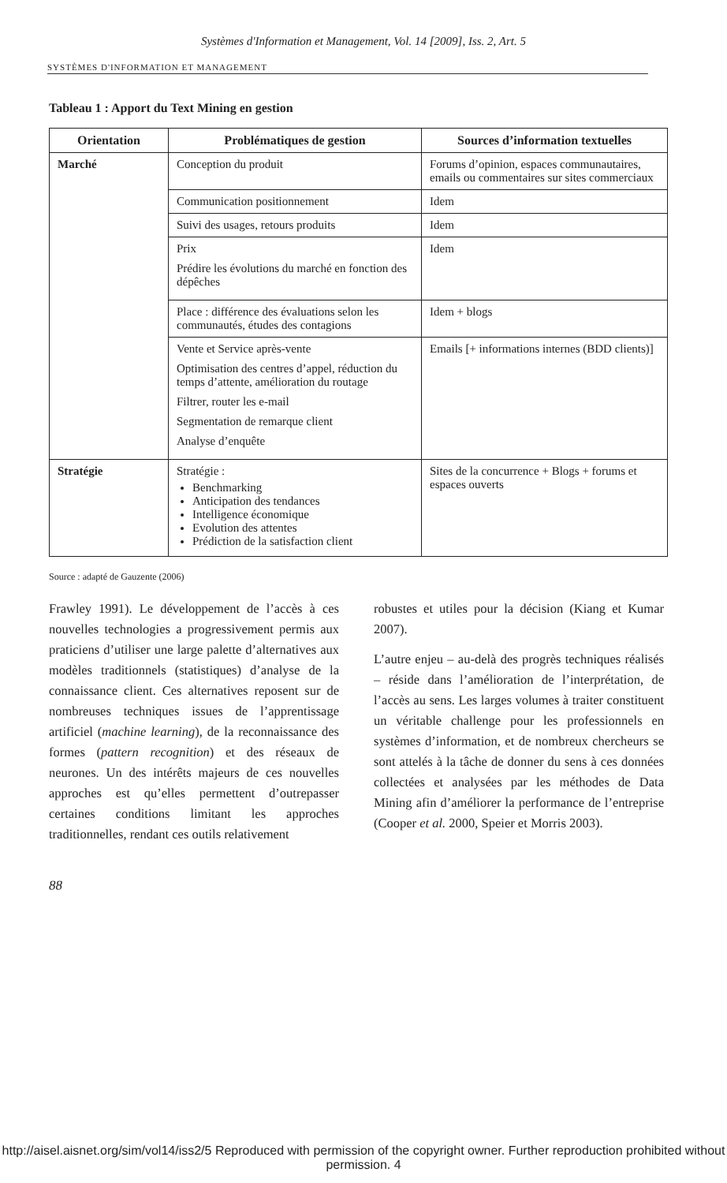Systèmes d'Information et Management, Vol. 14 [2009], Iss. 2, Art. 5
SYSTÈMES D'INFORMATION ET MANAGEMENT
Tableau 1 : Apport du Text Mining en gestion
| Orientation | Problématiques de gestion | Sources d’information textuelles |
| --- | --- | --- |
| Marché | Conception du produit | Forums d’opinion, espaces communautaires, emails ou commentaires sur sites commerciaux |
| | Communication positionnement | Idem |
| | Suivi des usages, retours produits | Idem |
| | Prix Prédire les évolutions du marché en fonction des dépêches | Idem |
| | Place : différence des évaluations selon les communautés, études des contagions | Idem + blogs |
| | Vente et Service après-vente Optimisation des centres d’appel, réduction du temps d’attente, amélioration du routage Filtrer, router les e-mail Segmentation de remarque client Analyse d’enquête | Emails [+ informations internes (BDD clients)] |
| Stratégie | Stratégie : Benchmarking Anticipation des tendances Intelligence économique Evolution des attentes Prédiction de la satisfaction client | Sites de la concurrence + Blogs + forums et espaces ouverts |
Source : adapté de Gauzente (2006)
Frawley 1991). Le développement de l’accès à ces nouvelles technologies a progressivement permis aux praticiens d’utiliser une large palette d’alternatives aux modèles traditionnels (statistiques) d’analyse de la connaissance client. Ces alternatives reposent sur de nombreuses techniques issues de l’apprentissage artificiel (machine learning), de la reconnaissance des formes (pattern recognition) et des réseaux de neurones. Un des intérêts majeurs de ces nouvelles approches est qu’elles permettent d’outrepasser certaines conditions limitant les approches traditionnelles, rendant ces outils relativement
robustes et utiles pour la décision (Kiang et Kumar 2007).
L’autre enjeu – au-delà des progrès techniques réalisés – réside dans l’amélioration de l’interprétation, de l’accès au sens. Les larges volumes à traiter constituent un véritable challenge pour les professionnels en systèmes d’information, et de nombreux chercheurs se sont attelés à la tâche de donner du sens à ces données collectées et analysées par les méthodes de Data Mining afin d’améliorer la performance de l’entreprise (Cooper et al. 2000, Speier et Morris 2003).
88
http://aisel.aisnet.org/sim/vol14/iss2/5 Reproduced with permission of the copyright owner. Further reproduction prohibited without permission. 4